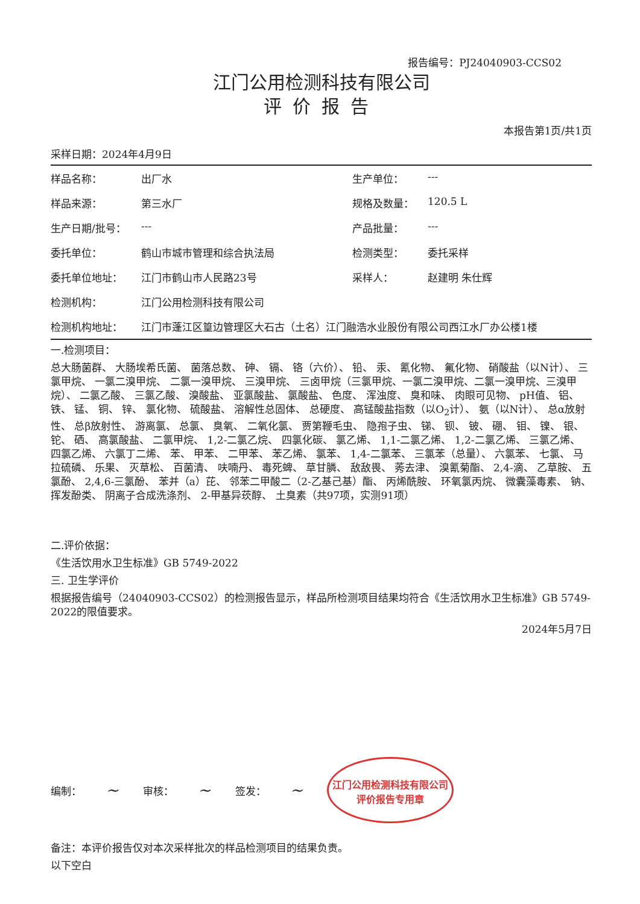报告编号：PJ24040903-CCS02
江门公用检测科技有限公司
评价报告
本报告第1页/共1页
采样日期：2024年4月9日
| 样品名称： | 出厂水 | 生产单位： | --- |
| 样品来源： | 第三水厂 | 规格及数量： | 120.5 L |
| 生产日期/批号： | --- | 产品批量： | --- |
| 委托单位： | 鹤山市城市管理和综合执法局 | 检测类型： | 委托采样 |
| 委托单位地址： | 江门市鹤山市人民路23号 | 采样人： | 赵建明 朱仕辉 |
| 检测机构： | 江门公用检测科技有限公司 | | |
| 检测机构地址： | 江门市蓬江区篁边管理区大石古（土名）江门融浩水业股份有限公司西江水厂办公楼1楼 | | |
一.检测项目：
总大肠菌群、 大肠埃希氏菌、 菌落总数、 砷、 镉、 铬（六价）、 铅、 汞、 氰化物、 氟化物、 硝酸盐（以N计）、 三氯甲烷、 一氯二溴甲烷、 二氯一溴甲烷、 三溴甲烷、 三卤甲烷（三氯甲烷、一氯二溴甲烷、二氯一溴甲烷、三溴甲烷）、 二氯乙酸、 三氯乙酸、 溴酸盐、 亚氯酸盐、 氯酸盐、 色度、 浑浊度、 臭和味、 肉眼可见物、 pH值、 铝、 铁、 锰、 铜、 锌、 氯化物、 硫酸盐、 溶解性总固体、 总硬度、 高锰酸盐指数（以O<sub>2</sub>计）、 氨（以N计）、 总α放射性、 总β放射性、 游离氯、 总氯、 臭氧、 二氧化氯、 贾第鞭毛虫、 隐孢子虫、 锑、 钡、 铍、 硼、 钼、 镍、 银、 铊、 硒、 高氯酸盐、 二氯甲烷、 1,2-二氯乙烷、 四氯化碳、 氯乙烯、 1,1-二氯乙烯、 1,2-二氯乙烯、 三氯乙烯、 四氯乙烯、 六氯丁二烯、 苯、 甲苯、 二甲苯、 苯乙烯、 氯苯、 1,4-二氯苯、 三氯苯（总量）、 六氯苯、 七氯、 马拉硫磷、 乐果、 灭草松、 百菌清、 呋喃丹、 毒死蜱、 草甘膦、 敌敌畏、 莠去津、 溴氰菊酯、 2,4-滴、 乙草胺、 五氯酚、 2,4,6-三氯酚、 苯并（a）芘、 邻苯二甲酸二（2-乙基己基）酯、 丙烯酰胺、 环氧氯丙烷、 微囊藻毒素、 钠、 挥发酚类、 阴离子合成洗涤剂、 2-甲基异莰醇、 土臭素（共97项，实测91项）
二.评价依据：
《生活饮用水卫生标准》GB 5749-2022
三. 卫生学评价
根据报告编号（24040903-CCS02）的检测报告显示，样品所检测项目结果均符合《生活饮用水卫生标准》GB 5749-2022的限值要求。
2024年5月7日
编制： ~ 审核： ~ 签发： ~
江门公用检测科技有限公司
评价报告专用章
备注：本评价报告仅对本次采样批次的样品检测项目的结果负责。
以下空白